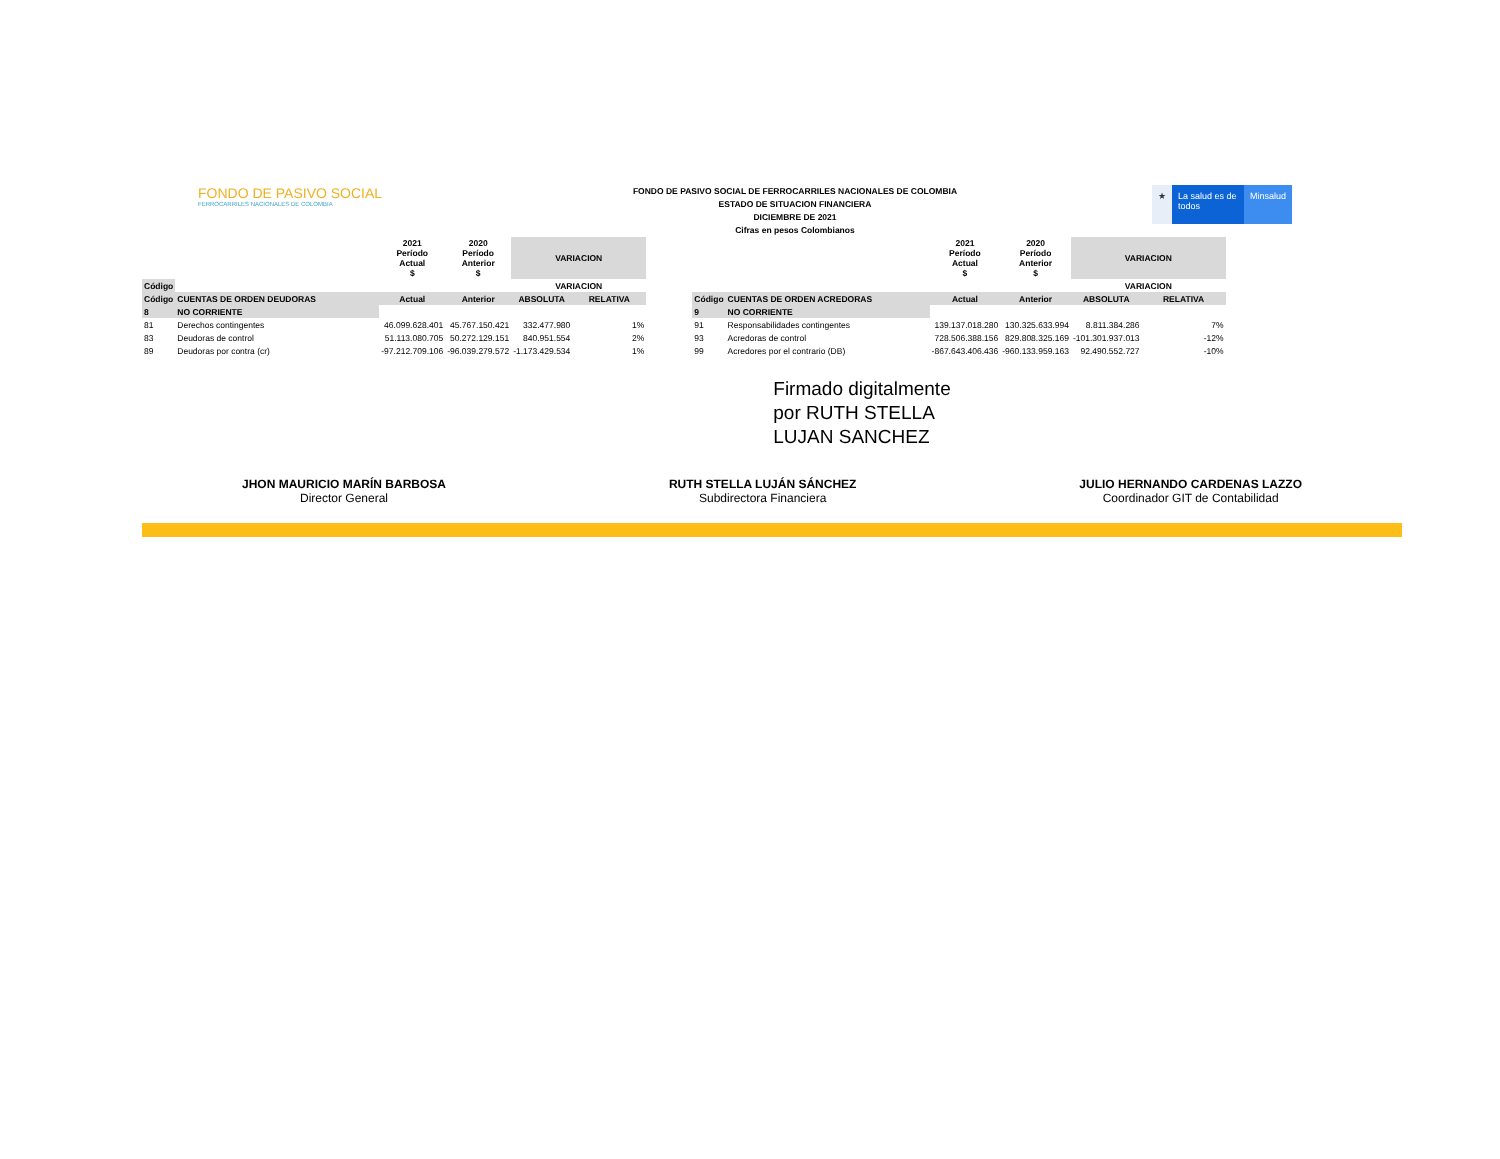FONDO DE PASIVO SOCIAL
FERROCARRILES NACIONALES DE COLOMBIA
FONDO DE PASIVO SOCIAL DE FERROCARRILES NACIONALES DE COLOMBIA
ESTADO DE SITUACION FINANCIERA
DICIEMBRE DE 2021
Cifras en pesos Colombianos
★ La salud es de todos
Minsalud
| | | 2021 Período Actual $ | 2020 Período Anterior $ | VARIACION | |
| --- | --- | --- | --- | --- | --- |
| Código | | | | VARIACION | |
| Código | CUENTAS DE ORDEN DEUDORAS | Actual | Anterior | ABSOLUTA | RELATIVA |
| 8 | NO CORRIENTE | | | | |
| 81 | Derechos contingentes | 46.099.628.401 | 45.767.150.421 | 332.477.980 | 1% |
| 83 | Deudoras de control | 51.113.080.705 | 50.272.129.151 | 840.951.554 | 2% |
| 89 | Deudoras por contra (cr) | -97.212.709.106 | -96.039.279.572 | -1.173.429.534 | 1% |
| | | 2021 Período Actual $ | 2020 Período Anterior $ | VARIACION | |
| --- | --- | --- | --- | --- | --- |
| | | | | VARIACION | |
| Código | CUENTAS DE ORDEN ACREDORAS | Actual | Anterior | ABSOLUTA | RELATIVA |
| 9 | NO CORRIENTE | | | | |
| 91 | Responsabilidades contingentes | 139.137.018.280 | 130.325.633.994 | 8.811.384.286 | 7% |
| 93 | Acredoras de control | 728.506.388.156 | 829.808.325.169 | -101.301.937.013 | -12% |
| 99 | Acredores por el contrario (DB) | -867.643.406.436 | -960.133.959.163 | 92.490.552.727 | -10% |
Firmado digitalmente
por RUTH STELLA
LUJAN SANCHEZ
JHON MAURICIO MARÍN BARBOSA
Director General
RUTH STELLA LUJÁN SÁNCHEZ
Subdirectora Financiera
JULIO HERNANDO CARDENAS LAZZO
Coordinador GIT de Contabilidad